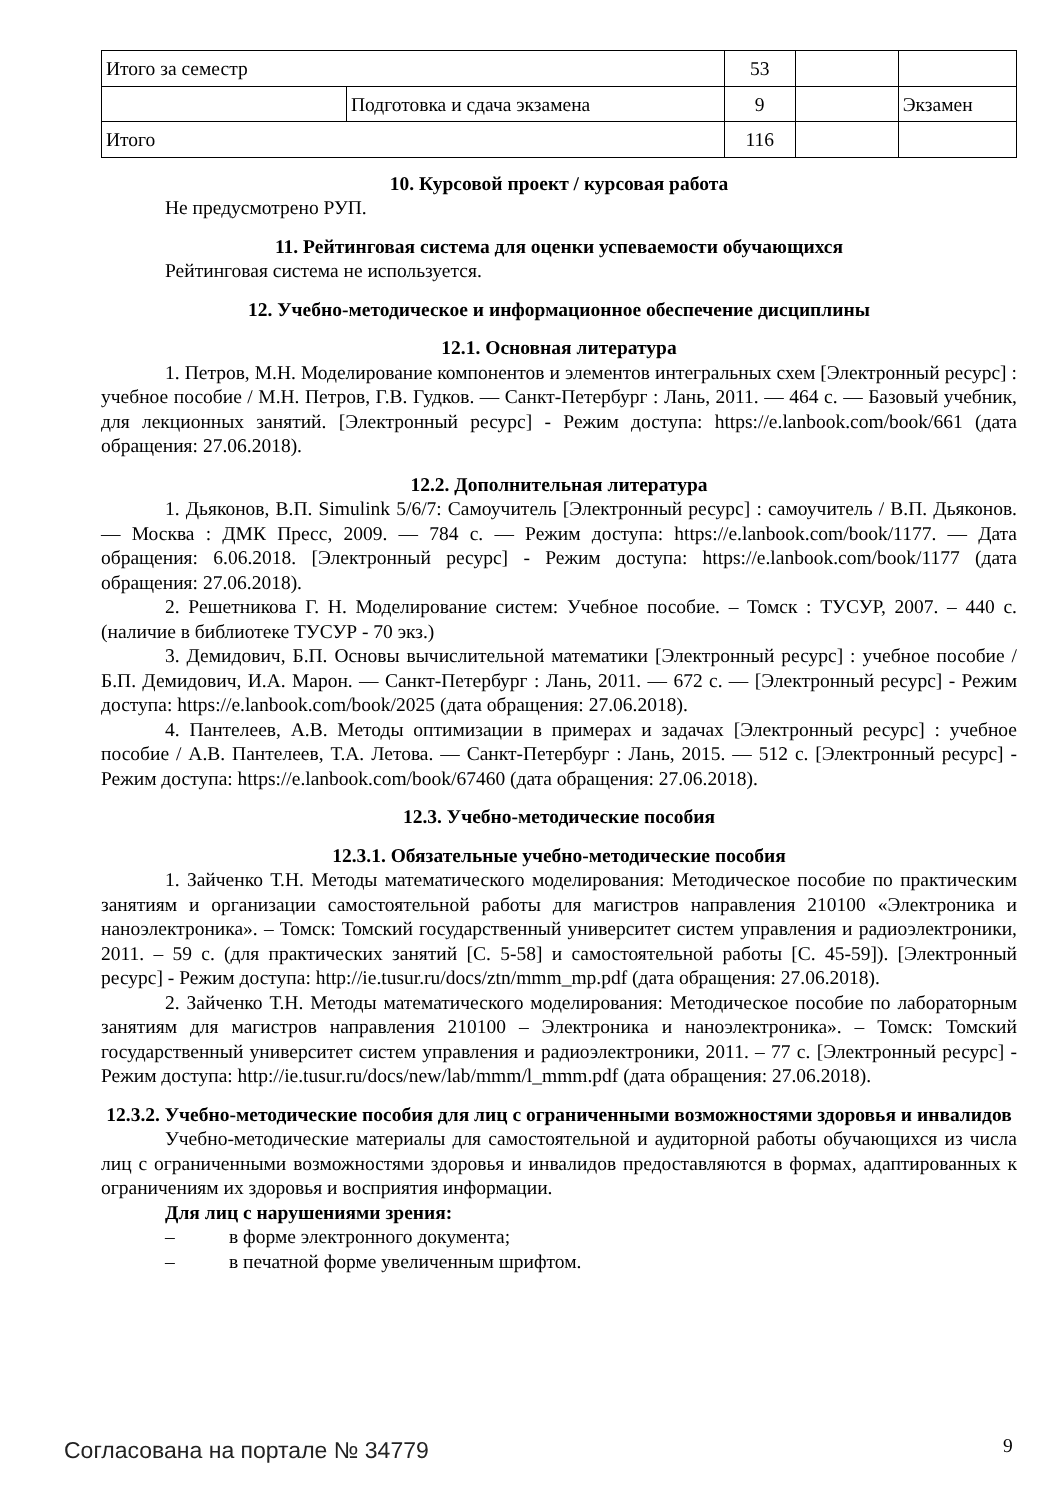| Итого за семестр | | 53 | | |
| | Подготовка и сдача экзамена | 9 | | Экзамен |
| Итого | | 116 | | |
10. Курсовой проект / курсовая работа
Не предусмотрено РУП.
11. Рейтинговая система для оценки успеваемости обучающихся
Рейтинговая система не используется.
12. Учебно-методическое и информационное обеспечение дисциплины
12.1. Основная литература
1. Петров, М.Н. Моделирование компонентов и элементов интегральных схем [Электронный ресурс] : учебное пособие / М.Н. Петров, Г.В. Гудков. — Санкт-Петербург : Лань, 2011. — 464 с. — Базовый учебник, для лекционных занятий. [Электронный ресурс] - Режим доступа: https://e.lanbook.com/book/661 (дата обращения: 27.06.2018).
12.2. Дополнительная литература
1. Дьяконов, В.П. Simulink 5/6/7: Самоучитель [Электронный ресурс] : самоучитель / В.П. Дьяконов. — Москва : ДМК Пресс, 2009. — 784 с. — Режим доступа: https://e.lanbook.com/book/1177. — Дата обращения: 6.06.2018. [Электронный ресурс] - Режим доступа: https://e.lanbook.com/book/1177 (дата обращения: 27.06.2018).
2. Решетникова Г. Н. Моделирование систем: Учебное пособие. – Томск : ТУСУР, 2007. – 440 с. (наличие в библиотеке ТУСУР - 70 экз.)
3. Демидович, Б.П. Основы вычислительной математики [Электронный ресурс] : учебное пособие / Б.П. Демидович, И.А. Марон. — Санкт-Петербург : Лань, 2011. — 672 с. — [Электронный ресурс] - Режим доступа: https://e.lanbook.com/book/2025 (дата обращения: 27.06.2018).
4. Пантелеев, А.В. Методы оптимизации в примерах и задачах [Электронный ресурс] : учебное пособие / А.В. Пантелеев, Т.А. Летова. — Санкт-Петербург : Лань, 2015. — 512 с. [Электронный ресурс] - Режим доступа: https://e.lanbook.com/book/67460 (дата обращения: 27.06.2018).
12.3. Учебно-методические пособия
12.3.1. Обязательные учебно-методические пособия
1. Зайченко Т.Н. Методы математического моделирования: Методическое пособие по практическим занятиям и организации самостоятельной работы для магистров направления 210100 «Электроника и наноэлектроника». – Томск: Томский государственный университет систем управления и радиоэлектроники, 2011. – 59 с. (для практических занятий [С. 5-58] и самостоятельной работы [С. 45-59]). [Электронный ресурс] - Режим доступа: http://ie.tusur.ru/docs/ztn/mmm_mp.pdf (дата обращения: 27.06.2018).
2. Зайченко Т.Н. Методы математического моделирования: Методическое пособие по лабораторным занятиям для магистров направления 210100 – Электроника и наноэлектроника». – Томск: Томский государственный университет систем управления и радиоэлектроники, 2011. – 77 с. [Электронный ресурс] - Режим доступа: http://ie.tusur.ru/docs/new/lab/mmm/l_mmm.pdf (дата обращения: 27.06.2018).
12.3.2. Учебно-методические пособия для лиц с ограниченными возможностями здоровья и инвалидов
Учебно-методические материалы для самостоятельной и аудиторной работы обучающихся из числа лиц с ограниченными возможностями здоровья и инвалидов предоставляются в формах, адаптированных к ограничениям их здоровья и восприятия информации.
Для лиц с нарушениями зрения:
– в форме электронного документа;
– в печатной форме увеличенным шрифтом.
Согласована на портале № 34779 9